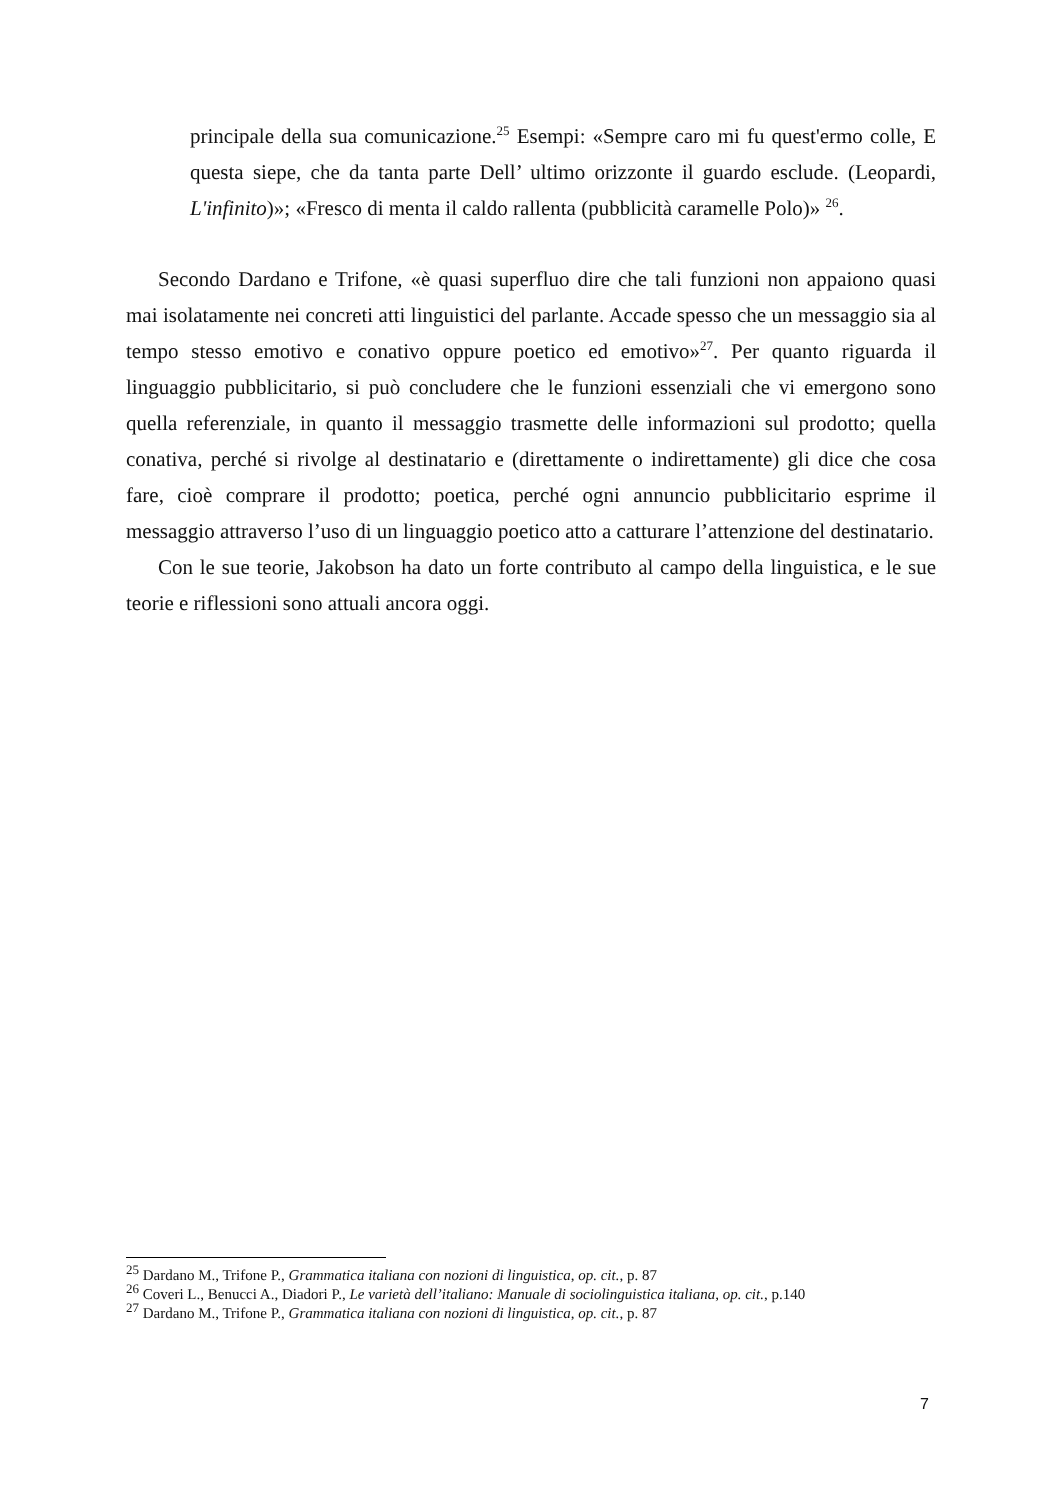principale della sua comunicazione.<sup>25</sup> Esempi: «Sempre caro mi fu quest'ermo colle, E questa siepe, che da tanta parte Dell’ ultimo orizzonte il guardo esclude. (Leopardi, L'infinito)»; «Fresco di menta il caldo rallenta (pubblicità caramelle Polo)» <sup>26</sup>.
Secondo Dardano e Trifone, «è quasi superfluo dire che tali funzioni non appaiono quasi mai isolatamente nei concreti atti linguistici del parlante. Accade spesso che un messaggio sia al tempo stesso emotivo e conativo oppure poetico ed emotivo»<sup>27</sup>. Per quanto riguarda il linguaggio pubblicitario, si può concludere che le funzioni essenziali che vi emergono sono quella referenziale, in quanto il messaggio trasmette delle informazioni sul prodotto; quella conativa, perché si rivolge al destinatario e (direttamente o indirettamente) gli dice che cosa fare, cioè comprare il prodotto; poetica, perché ogni annuncio pubblicitario esprime il messaggio attraverso l’uso di un linguaggio poetico atto a catturare l’attenzione del destinatario.
Con le sue teorie, Jakobson ha dato un forte contributo al campo della linguistica, e le sue teorie e riflessioni sono attuali ancora oggi.
<sup>25</sup> Dardano M., Trifone P., Grammatica italiana con nozioni di linguistica, op. cit., p. 87
<sup>26</sup> Coveri L., Benucci A., Diadori P., Le varietà dell’italiano: Manuale di sociolinguistica italiana, op. cit., p.140
<sup>27</sup> Dardano M., Trifone P., Grammatica italiana con nozioni di linguistica, op. cit., p. 87
7